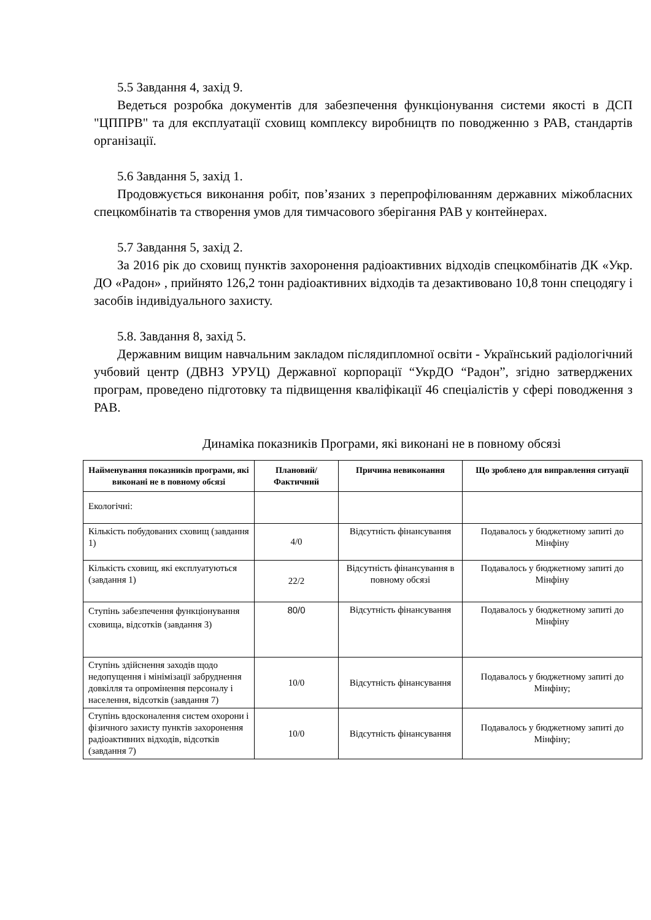5.5 Завдання 4, захід 9.
Ведеться розробка документів для забезпечення функціонування системи якості в ДСП "ЦППРВ" та для експлуатації сховищ комплексу виробництв по поводженню з РАВ, стандартів організації.
5.6 Завдання 5, захід 1.
Продовжується виконання робіт, пов’язаних з перепрофілюванням державних міжобласних спецкомбінатів та створення умов для тимчасового зберігання РАВ у контейнерах.
5.7 Завдання 5, захід 2.
За 2016 рік до сховищ пунктів захоронення радіоактивних відходів спецкомбінатів ДК «Укр. ДО «Радон» , прийнято 126,2 тонн радіоактивних відходів та дезактивовано 10,8 тонн спецодягу і засобів індивідуального захисту.
5.8. Завдання 8, захід 5.
Державним вищим навчальним закладом післядипломної освіти - Український радіологічний учбовий центр (ДВНЗ УРУЦ) Державної корпорації “УкрДО “Радон”, згідно затверджених програм, проведено підготовку та підвищення кваліфікації 46 спеціалістів у сфері поводження з РАВ.
Динаміка показників Програми, які виконані не в повному обсязі
| Найменування показників програми, які виконані не в повному обсязі | Плановий/ Фактичний | Причина невиконання | Що зроблено для виправлення ситуації |
| --- | --- | --- | --- |
| Екологічні: | | | |
| Кількість побудованих сховищ (завдання 1) | 4/0 | Відсутність фінансування | Подавалось у бюджетному запиті до Мінфіну |
| Кількість сховищ, які експлуатуються (завдання 1) | 22/2 | Відсутність фінансування в повному обсязі | Подавалось у бюджетному запиті до Мінфіну |
| Ступінь забезпечення функціонування сховища, відсотків (завдання 3) | 80/0 | Відсутність фінансування | Подавалось у бюджетному запиті до Мінфіну |
| Ступінь здійснення заходів щодо недопущення і мінімізації забруднення довкілля та опромінення персоналу і населення, відсотків (завдання 7) | 10/0 | Відсутність фінансування | Подавалось у бюджетному запиті до Мінфіну; |
| Ступінь вдосконалення систем охорони і фізичного захисту пунктів захоронення радіоактивних відходів, відсотків (завдання 7) | 10/0 | Відсутність фінансування | Подавалось у бюджетному запиті до Мінфіну; |